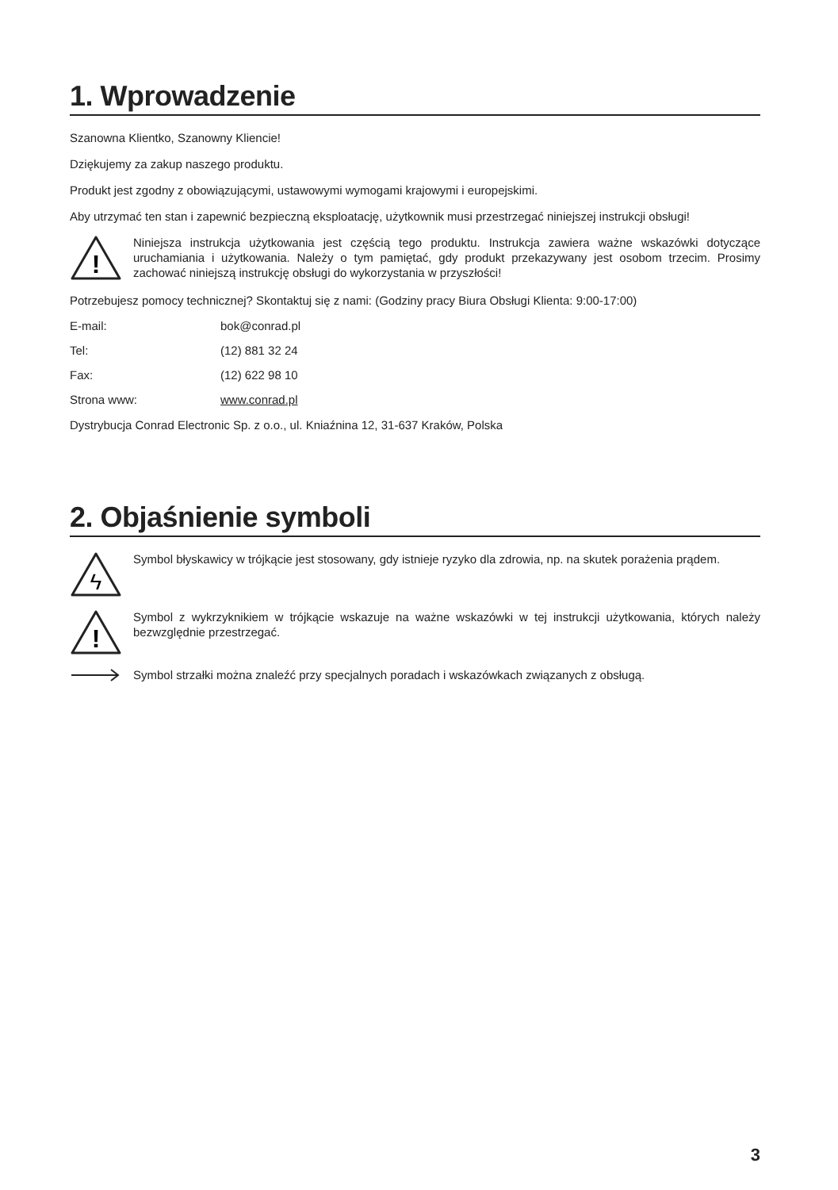1. Wprowadzenie
Szanowna Klientko, Szanowny Kliencie!
Dziękujemy za zakup naszego produktu.
Produkt jest zgodny z obowiązującymi, ustawowymi wymogami krajowymi i europejskimi.
Aby utrzymać ten stan i zapewnić bezpieczną eksploatację, użytkownik musi przestrzegać niniejszej instrukcji obsługi!
!
Niniejsza instrukcja użytkowania jest częścią tego produktu. Instrukcja zawiera ważne wskazówki dotyczące uruchamiania i użytkowania. Należy o tym pamiętać, gdy produkt przekazywany jest osobom trzecim. Prosimy zachować niniejszą instrukcję obsługi do wykorzystania w przyszłości!
Potrzebujesz pomocy technicznej? Skontaktuj się z nami: (Godziny pracy Biura Obsługi Klienta: 9:00-17:00)
E-mail: bok@conrad.pl
Tel: (12) 881 32 24
Fax: (12) 622 98 10
Strona www: www.conrad.pl
Dystrybucja Conrad Electronic Sp. z o.o., ul. Kniaźnina 12, 31-637 Kraków, Polska
2. Objaśnienie symboli
ϟ
Symbol błyskawicy w trójkącie jest stosowany, gdy istnieje ryzyko dla zdrowia, np. na skutek porażenia prądem.
!
Symbol z wykrzyknikiem w trójkącie wskazuje na ważne wskazówki w tej instrukcji użytkowania, których należy bezwzględnie przestrzegać.
Symbol strzałki można znaleźć przy specjalnych poradach i wskazówkach związanych z obsługą.
3